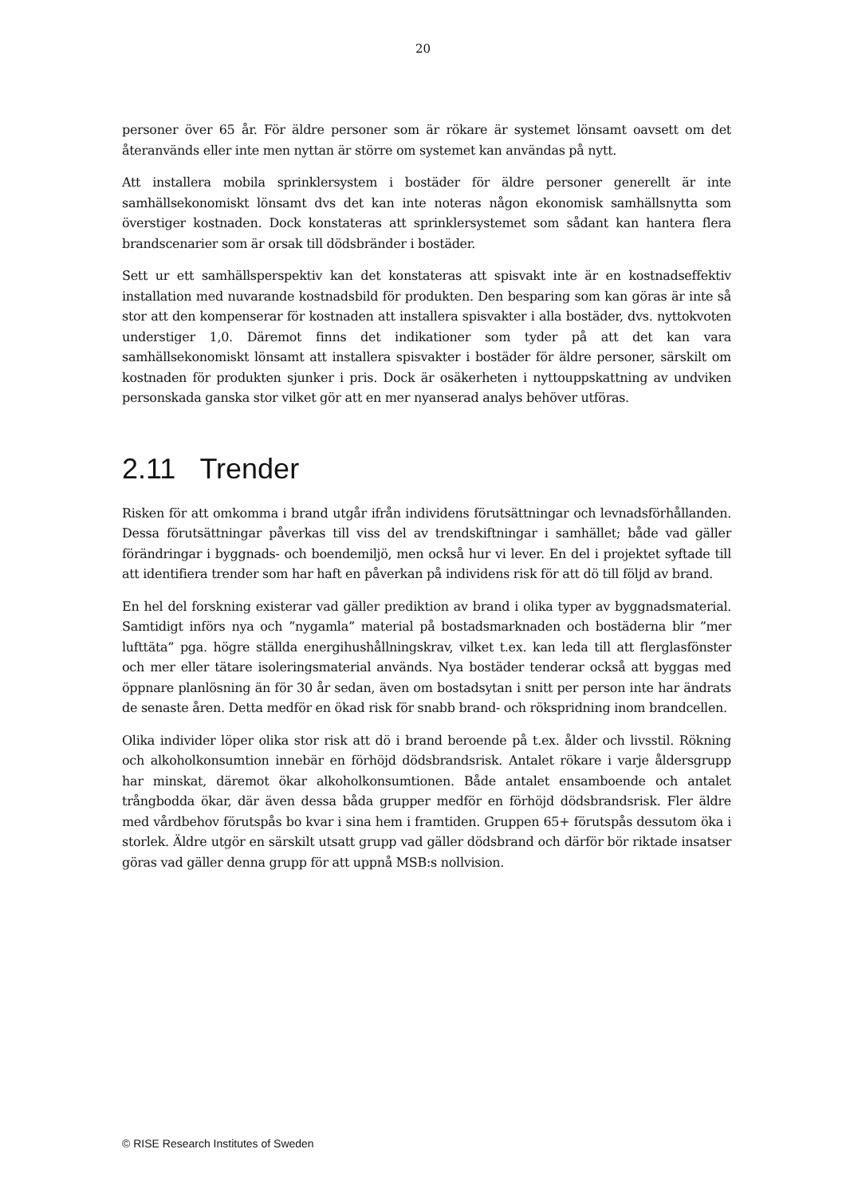20
personer över 65 år. För äldre personer som är rökare är systemet lönsamt oavsett om det återanvänds eller inte men nyttan är större om systemet kan användas på nytt.
Att installera mobila sprinklersystem i bostäder för äldre personer generellt är inte samhällsekonomiskt lönsamt dvs det kan inte noteras någon ekonomisk samhällsnytta som överstiger kostnaden. Dock konstateras att sprinklersystemet som sådant kan hantera flera brandscenarier som är orsak till dödsbränder i bostäder.
Sett ur ett samhällsperspektiv kan det konstateras att spisvakt inte är en kostnadseffektiv installation med nuvarande kostnadsbild för produkten. Den besparing som kan göras är inte så stor att den kompenserar för kostnaden att installera spisvakter i alla bostäder, dvs. nyttokvoten understiger 1,0. Däremot finns det indikationer som tyder på att det kan vara samhällsekonomiskt lönsamt att installera spisvakter i bostäder för äldre personer, särskilt om kostnaden för produkten sjunker i pris. Dock är osäkerheten i nyttouppskattning av undviken personskada ganska stor vilket gör att en mer nyanserad analys behöver utföras.
2.11 Trender
Risken för att omkomma i brand utgår ifrån individens förutsättningar och levnadsförhållanden. Dessa förutsättningar påverkas till viss del av trendskiftningar i samhället; både vad gäller förändringar i byggnads- och boendemiljö, men också hur vi lever. En del i projektet syftade till att identifiera trender som har haft en påverkan på individens risk för att dö till följd av brand.
En hel del forskning existerar vad gäller prediktion av brand i olika typer av byggnadsmaterial. Samtidigt införs nya och ”nygamla” material på bostadsmarknaden och bostäderna blir ”mer lufttäta” pga. högre ställda energihushållningskrav, vilket t.ex. kan leda till att flerglasfönster och mer eller tätare isoleringsmaterial används. Nya bostäder tenderar också att byggas med öppnare planlösning än för 30 år sedan, även om bostadsytan i snitt per person inte har ändrats de senaste åren. Detta medför en ökad risk för snabb brand- och rökspridning inom brandcellen.
Olika individer löper olika stor risk att dö i brand beroende på t.ex. ålder och livsstil. Rökning och alkoholkonsumtion innebär en förhöjd dödsbrandsrisk. Antalet rökare i varje åldersgrupp har minskat, däremot ökar alkoholkonsumtionen. Både antalet ensamboende och antalet trångbodda ökar, där även dessa båda grupper medför en förhöjd dödsbrandsrisk. Fler äldre med vårdbehov förutspås bo kvar i sina hem i framtiden. Gruppen 65+ förutspås dessutom öka i storlek. Äldre utgör en särskilt utsatt grupp vad gäller dödsbrand och därför bör riktade insatser göras vad gäller denna grupp för att uppnå MSB:s nollvision.
© RISE Research Institutes of Sweden